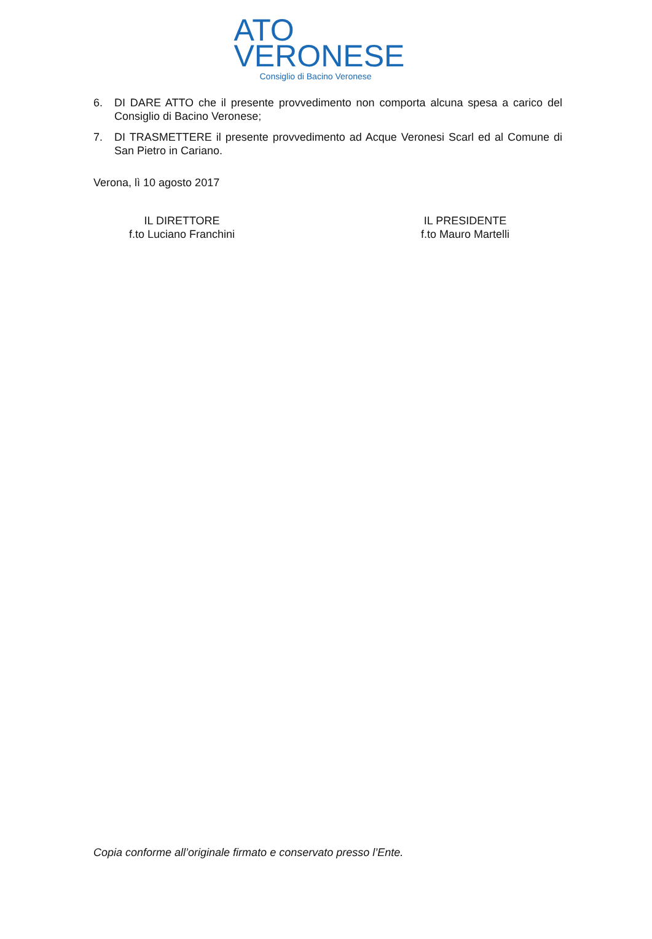ATO
VERONESE
Consiglio di Bacino Veronese
6. DI DARE ATTO che il presente provvedimento non comporta alcuna spesa a carico del Consiglio di Bacino Veronese;
7. DI TRASMETTERE il presente provvedimento ad Acque Veronesi Scarl ed al Comune di San Pietro in Cariano.
Verona, lì 10 agosto 2017
IL DIRETTORE
f.to Luciano Franchini
IL PRESIDENTE
f.to Mauro Martelli
Copia conforme all’originale firmato e conservato presso l’Ente.